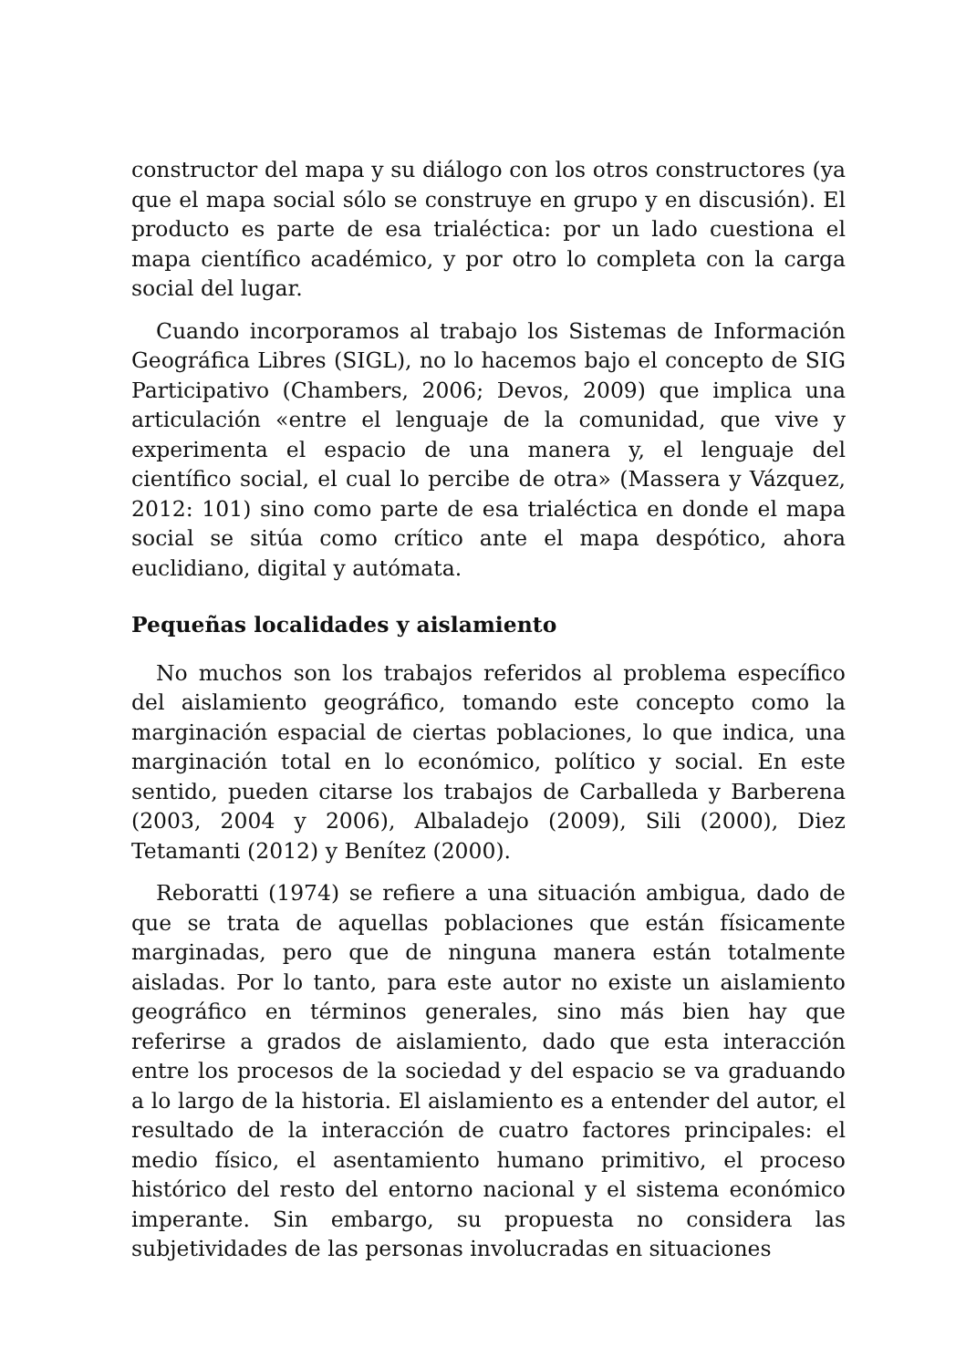constructor del mapa y su diálogo con los otros constructores (ya que el mapa social sólo se construye en grupo y en discusión). El producto es parte de esa trialéctica: por un lado cuestiona el mapa científico académico, y por otro lo completa con la carga social del lugar.
Cuando incorporamos al trabajo los Sistemas de Información Geográfica Libres (SIGL), no lo hacemos bajo el concepto de SIG Participativo (Chambers, 2006; Devos, 2009) que implica una articulación «entre el lenguaje de la comunidad, que vive y experimenta el espacio de una manera y, el lenguaje del científico social, el cual lo percibe de otra» (Massera y Vázquez, 2012: 101) sino como parte de esa trialéctica en donde el mapa social se sitúa como crítico ante el mapa despótico, ahora euclidiano, digital y autómata.
Pequeñas localidades y aislamiento
No muchos son los trabajos referidos al problema específico del aislamiento geográfico, tomando este concepto como la marginación espacial de ciertas poblaciones, lo que indica, una marginación total en lo económico, político y social. En este sentido, pueden citarse los trabajos de Carballeda y Barberena (2003, 2004 y 2006), Albaladejo (2009), Sili (2000), Diez Tetamanti (2012) y Benítez (2000).
Reboratti (1974) se refiere a una situación ambigua, dado de que se trata de aquellas poblaciones que están físicamente marginadas, pero que de ninguna manera están totalmente aisladas. Por lo tanto, para este autor no existe un aislamiento geográfico en términos generales, sino más bien hay que referirse a grados de aislamiento, dado que esta interacción entre los procesos de la sociedad y del espacio se va graduando a lo largo de la historia. El aislamiento es a entender del autor, el resultado de la interacción de cuatro factores principales: el medio físico, el asentamiento humano primitivo, el proceso histórico del resto del entorno nacional y el sistema económico imperante. Sin embargo, su propuesta no considera las subjetividades de las personas involucradas en situaciones